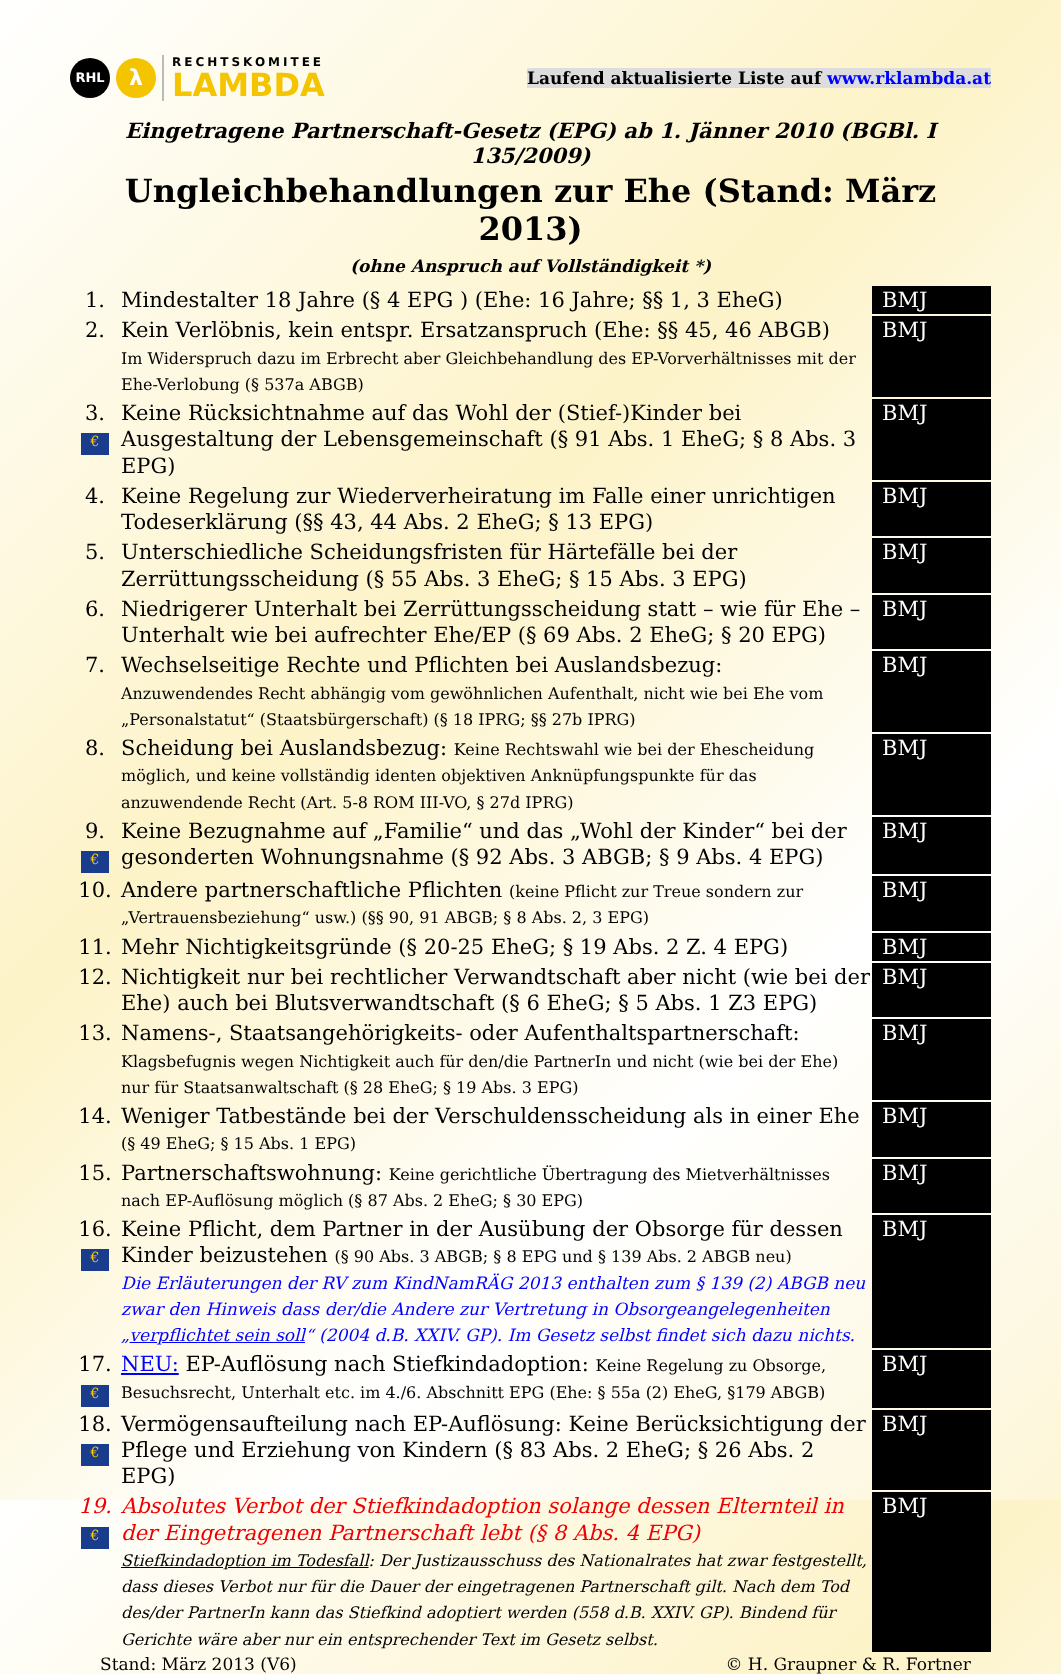RHL
λ
RECHTSKOMITEE
LAMBDA
Laufend aktualisierte Liste auf www.rklambda.at
Eingetragene Partnerschaft-Gesetz (EPG) ab 1. Jänner 2010 (BGBl. I 135/2009)
Ungleichbehandlungen zur Ehe (Stand: März 2013)
(ohne Anspruch auf Vollständigkeit *)
| 1. | Mindestalter 18 Jahre (§ 4 EPG ) (Ehe: 16 Jahre; §§ 1, 3 EheG) | BMJ |
| 2. | Kein Verlöbnis, kein entspr. Ersatzanspruch (Ehe: §§ 45, 46 ABGB) Im Widerspruch dazu im Erbrecht aber Gleichbehandlung des EP-Vorverhältnisses mit der Ehe-Verlobung (§ 537a ABGB) | BMJ |
| 3. € | Keine Rücksichtnahme auf das Wohl der (Stief-)Kinder bei Ausgestaltung der Lebensgemeinschaft (§ 91 Abs. 1 EheG; § 8 Abs. 3 EPG) | BMJ |
| 4. | Keine Regelung zur Wiederverheiratung im Falle einer unrichtigen Todeserklärung (§§ 43, 44 Abs. 2 EheG; § 13 EPG) | BMJ |
| 5. | Unterschiedliche Scheidungsfristen für Härtefälle bei der Zerrüttungsscheidung (§ 55 Abs. 3 EheG; § 15 Abs. 3 EPG) | BMJ |
| 6. | Niedrigerer Unterhalt bei Zerrüttungsscheidung statt – wie für Ehe – Unterhalt wie bei aufrechter Ehe/EP (§ 69 Abs. 2 EheG; § 20 EPG) | BMJ |
| 7. | Wechselseitige Rechte und Pflichten bei Auslandsbezug: Anzuwendendes Recht abhängig vom gewöhnlichen Aufenthalt, nicht wie bei Ehe vom „Personalstatut“ (Staatsbürgerschaft) (§ 18 IPRG; §§ 27b IPRG) | BMJ |
| 8. | Scheidung bei Auslandsbezug: Keine Rechtswahl wie bei der Ehescheidung möglich, und keine vollständig identen objektiven Anknüpfungspunkte für das anzuwendende Recht (Art. 5-8 ROM III-VO, § 27d IPRG) | BMJ |
| 9. € | Keine Bezugnahme auf „Familie“ und das „Wohl der Kinder“ bei der gesonderten Wohnungsnahme (§ 92 Abs. 3 ABGB; § 9 Abs. 4 EPG) | BMJ |
| 10. | Andere partnerschaftliche Pflichten (keine Pflicht zur Treue sondern zur „Vertrauensbeziehung“ usw.) (§§ 90, 91 ABGB; § 8 Abs. 2, 3 EPG) | BMJ |
| 11. | Mehr Nichtigkeitsgründe (§ 20-25 EheG; § 19 Abs. 2 Z. 4 EPG) | BMJ |
| 12. | Nichtigkeit nur bei rechtlicher Verwandtschaft aber nicht (wie bei der Ehe) auch bei Blutsverwandtschaft (§ 6 EheG; § 5 Abs. 1 Z3 EPG) | BMJ |
| 13. | Namens-, Staatsangehörigkeits- oder Aufenthaltspartnerschaft: Klagsbefugnis wegen Nichtigkeit auch für den/die PartnerIn und nicht (wie bei der Ehe) nur für Staatsanwaltschaft (§ 28 EheG; § 19 Abs. 3 EPG) | BMJ |
| 14. | Weniger Tatbestände bei der Verschuldensscheidung als in einer Ehe (§ 49 EheG; § 15 Abs. 1 EPG) | BMJ |
| 15. | Partnerschaftswohnung: Keine gerichtliche Übertragung des Mietverhältnisses nach EP-Auflösung möglich (§ 87 Abs. 2 EheG; § 30 EPG) | BMJ |
| 16. € | Keine Pflicht, dem Partner in der Ausübung der Obsorge für dessen Kinder beizustehen (§ 90 Abs. 3 ABGB; § 8 EPG und § 139 Abs. 2 ABGB neu) Die Erläuterungen der RV zum KindNamRÄG 2013 enthalten zum § 139 (2) ABGB neu zwar den Hinweis dass der/die Andere zur Vertretung in Obsorgeangelegenheiten „ verpflichtet sein soll “ (2004 d.B. XXIV. GP). Im Gesetz selbst findet sich dazu nichts. | BMJ |
| 17. € | NEU: EP-Auflösung nach Stiefkindadoption: Keine Regelung zu Obsorge, Besuchsrecht, Unterhalt etc. im 4./6. Abschnitt EPG (Ehe: § 55a (2) EheG, §179 ABGB) | BMJ |
| 18. € | Vermögensaufteilung nach EP-Auflösung: Keine Berücksichtigung der Pflege und Erziehung von Kindern (§ 83 Abs. 2 EheG; § 26 Abs. 2 EPG) | BMJ |
| 19. € | Absolutes Verbot der Stiefkindadoption solange dessen Elternteil in der Eingetragenen Partnerschaft lebt (§ 8 Abs. 4 EPG) Stiefkindadoption im Todesfall : Der Justizausschuss des Nationalrates hat zwar festgestellt, dass dieses Verbot nur für die Dauer der eingetragenen Partnerschaft gilt. Nach dem Tod des/der PartnerIn kann das Stiefkind adoptiert werden (558 d.B. XXIV. GP). Bindend für Gerichte wäre aber nur ein entsprechender Text im Gesetz selbst. | BMJ |
Stand: März 2013 (V6) © H. Graupner & R. Fortner